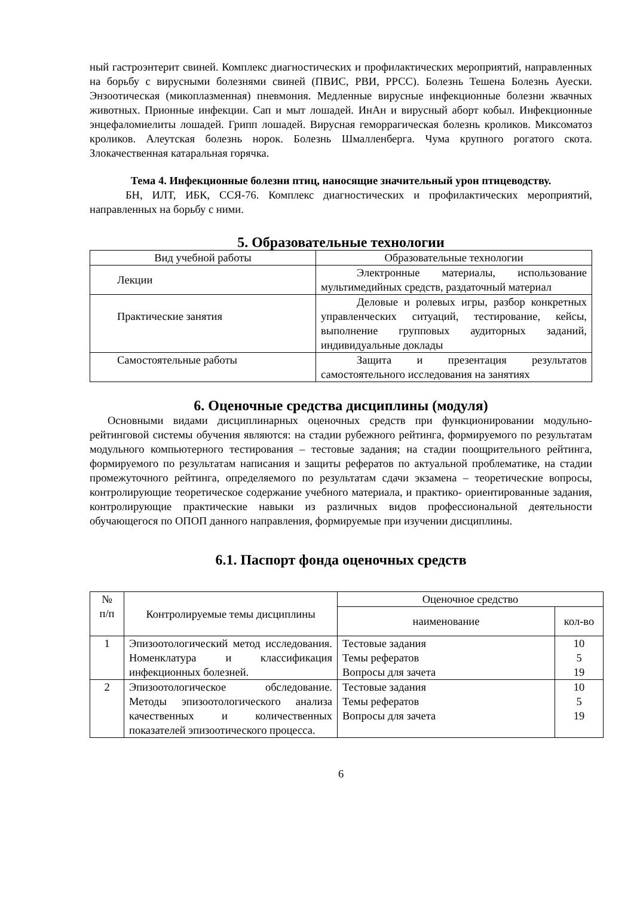ный гастроэнтерит свиней. Комплекс диагностических и профилактических мероприятий, направленных на борьбу с вирусными болезнями свиней (ПВИС, РВИ, РРСС). Болезнь Тешена Болезнь Ауески. Энзоотическая (микоплазменная) пневмония. Медленные вирусные инфекционные болезни жвачных животных. Прионные инфекции. Сап и мыт лошадей. ИнАн и вирусный аборт кобыл. Инфекционные энцефаломиелиты лошадей. Грипп лошадей. Вирусная геморрагическая болезнь кроликов. Миксоматоз кроликов. Алеутская болезнь норок. Болезнь Шмалленберга. Чума крупного рогатого скота. Злокачественная катаральная горячка.
Тема 4. Инфекционные болезни птиц, наносящие значительный урон птицеводству.
БН, ИЛТ, ИБК, ССЯ-76. Комплекс диагностических и профилактических мероприятий, направленных на борьбу с ними.
5. Образовательные технологии
| Вид учебной работы | Образовательные технологии |
| --- | --- |
| Лекции | Электронные материалы, использование мультимедийных средств, раздаточный материал |
| Практические занятия | Деловые и ролевых игры, разбор конкретных управленческих ситуаций, тестирование, кейсы, выполнение групповых аудиторных заданий, индивидуальные доклады |
| Самостоятельные работы | Защита и презентация результатов самостоятельного исследования на занятиях |
6. Оценочные средства дисциплины (модуля)
Основными видами дисциплинарных оценочных средств при функционировании модульно-рейтинговой системы обучения являются: на стадии рубежного рейтинга, формируемого по результатам модульного компьютерного тестирования – тестовые задания; на стадии поощрительного рейтинга, формируемого по результатам написания и защиты рефератов по актуальной проблематике, на стадии промежуточного рейтинга, определяемого по результатам сдачи экзамена – теоретические вопросы, контролирующие теоретическое содержание учебного материала, и практико- ориентированные задания, контролирующие практические навыки из различных видов профессиональной деятельности обучающегося по ОПОП данного направления, формируемые при изучении дисциплины.
6.1. Паспорт фонда оценочных средств
| № п/п | Контролируемые темы дисциплины | Оценочное средство | |
| | | наименование | кол-во |
| 1 | Эпизоотологический метод исследования. Номенклатура и классификация инфекционных болезней. | Тестовые задания Темы рефератов Вопросы для зачета | 10 5 19 |
| 2 | Эпизоотологическое обследование. Методы эпизоотологического анализа качественных и количественных показателей эпизоотического процесса. | Тестовые задания Темы рефератов Вопросы для зачета | 10 5 19 |
6